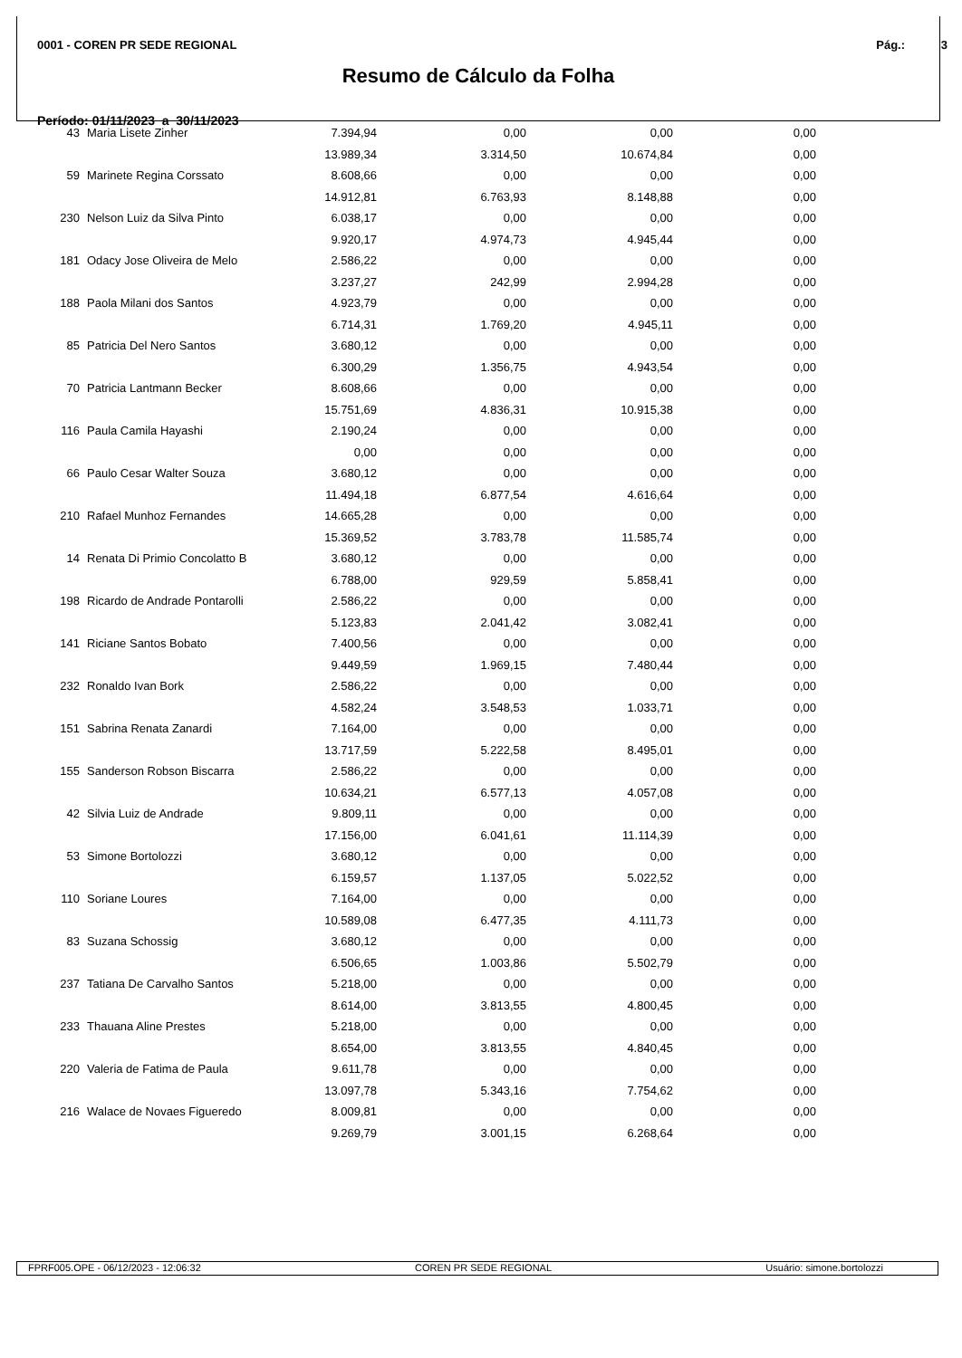0001 - COREN PR SEDE REGIONAL Pág.: 3
Resumo de Cálculo da Folha
Período: 01/11/2023 a 30/11/2023
| 43 | Maria Lisete Zinher | 7.394,94 | 0,00 | 0,00 | 0,00 |
| | | 13.989,34 | 3.314,50 | 10.674,84 | 0,00 |
| 59 | Marinete Regina Corssato | 8.608,66 | 0,00 | 0,00 | 0,00 |
| | | 14.912,81 | 6.763,93 | 8.148,88 | 0,00 |
| 230 | Nelson Luiz da Silva Pinto | 6.038,17 | 0,00 | 0,00 | 0,00 |
| | | 9.920,17 | 4.974,73 | 4.945,44 | 0,00 |
| 181 | Odacy Jose Oliveira de Melo | 2.586,22 | 0,00 | 0,00 | 0,00 |
| | | 3.237,27 | 242,99 | 2.994,28 | 0,00 |
| 188 | Paola Milani dos Santos | 4.923,79 | 0,00 | 0,00 | 0,00 |
| | | 6.714,31 | 1.769,20 | 4.945,11 | 0,00 |
| 85 | Patricia Del Nero Santos | 3.680,12 | 0,00 | 0,00 | 0,00 |
| | | 6.300,29 | 1.356,75 | 4.943,54 | 0,00 |
| 70 | Patricia Lantmann Becker | 8.608,66 | 0,00 | 0,00 | 0,00 |
| | | 15.751,69 | 4.836,31 | 10.915,38 | 0,00 |
| 116 | Paula Camila Hayashi | 2.190,24 | 0,00 | 0,00 | 0,00 |
| | | 0,00 | 0,00 | 0,00 | 0,00 |
| 66 | Paulo Cesar Walter Souza | 3.680,12 | 0,00 | 0,00 | 0,00 |
| | | 11.494,18 | 6.877,54 | 4.616,64 | 0,00 |
| 210 | Rafael Munhoz Fernandes | 14.665,28 | 0,00 | 0,00 | 0,00 |
| | | 15.369,52 | 3.783,78 | 11.585,74 | 0,00 |
| 14 | Renata Di Primio Concolatto B | 3.680,12 | 0,00 | 0,00 | 0,00 |
| | | 6.788,00 | 929,59 | 5.858,41 | 0,00 |
| 198 | Ricardo de Andrade Pontarolli | 2.586,22 | 0,00 | 0,00 | 0,00 |
| | | 5.123,83 | 2.041,42 | 3.082,41 | 0,00 |
| 141 | Riciane Santos Bobato | 7.400,56 | 0,00 | 0,00 | 0,00 |
| | | 9.449,59 | 1.969,15 | 7.480,44 | 0,00 |
| 232 | Ronaldo Ivan Bork | 2.586,22 | 0,00 | 0,00 | 0,00 |
| | | 4.582,24 | 3.548,53 | 1.033,71 | 0,00 |
| 151 | Sabrina Renata Zanardi | 7.164,00 | 0,00 | 0,00 | 0,00 |
| | | 13.717,59 | 5.222,58 | 8.495,01 | 0,00 |
| 155 | Sanderson Robson Biscarra | 2.586,22 | 0,00 | 0,00 | 0,00 |
| | | 10.634,21 | 6.577,13 | 4.057,08 | 0,00 |
| 42 | Silvia Luiz de Andrade | 9.809,11 | 0,00 | 0,00 | 0,00 |
| | | 17.156,00 | 6.041,61 | 11.114,39 | 0,00 |
| 53 | Simone Bortolozzi | 3.680,12 | 0,00 | 0,00 | 0,00 |
| | | 6.159,57 | 1.137,05 | 5.022,52 | 0,00 |
| 110 | Soriane Loures | 7.164,00 | 0,00 | 0,00 | 0,00 |
| | | 10.589,08 | 6.477,35 | 4.111,73 | 0,00 |
| 83 | Suzana Schossig | 3.680,12 | 0,00 | 0,00 | 0,00 |
| | | 6.506,65 | 1.003,86 | 5.502,79 | 0,00 |
| 237 | Tatiana De Carvalho Santos | 5.218,00 | 0,00 | 0,00 | 0,00 |
| | | 8.614,00 | 3.813,55 | 4.800,45 | 0,00 |
| 233 | Thauana Aline Prestes | 5.218,00 | 0,00 | 0,00 | 0,00 |
| | | 8.654,00 | 3.813,55 | 4.840,45 | 0,00 |
| 220 | Valeria de Fatima de Paula | 9.611,78 | 0,00 | 0,00 | 0,00 |
| | | 13.097,78 | 5.343,16 | 7.754,62 | 0,00 |
| 216 | Walace de Novaes Figueredo | 8.009,81 | 0,00 | 0,00 | 0,00 |
| | | 9.269,79 | 3.001,15 | 6.268,64 | 0,00 |
FPRF005.OPE - 06/12/2023 - 12:06:32 COREN PR SEDE REGIONAL Usuário: simone.bortolozzi